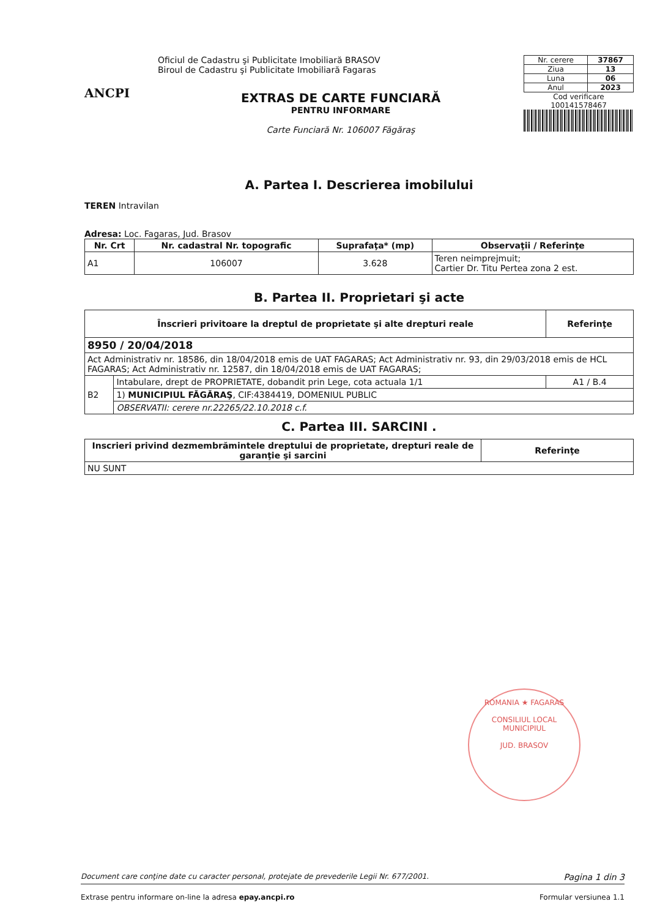ANCPI
Oficiul de Cadastru şi Publicitate Imobiliară BRASOV
Biroul de Cadastru şi Publicitate Imobiliară Fagaras
EXTRAS DE CARTE FUNCIARĂ
PENTRU INFORMARE
Carte Funciară Nr. 106007 Făgăraş
| Nr. cerere | 37867 |
| Ziua | 13 |
| Luna | 06 |
| Anul | 2023 |
Cod verificare
100141578467
A. Partea I. Descrierea imobilului
TEREN Intravilan
Adresa: Loc. Fagaras, Jud. Brasov
| Nr. Crt | Nr. cadastral Nr. topografic | Suprafaţa* (mp) | Observaţii / Referinţe |
| --- | --- | --- | --- |
| A1 | 106007 | 3.628 | Teren neimprejmuit; Cartier Dr. Titu Pertea zona 2 est. |
B. Partea II. Proprietari şi acte
| Înscrieri privitoare la dreptul de proprietate şi alte drepturi reale | | Referinţe |
| --- | --- | --- |
| 8950 / 20/04/2018 | | |
| Act Administrativ nr. 18586, din 18/04/2018 emis de UAT FAGARAS; Act Administrativ nr. 93, din 29/03/2018 emis de HCL FAGARAS; Act Administrativ nr. 12587, din 18/04/2018 emis de UAT FAGARAS; | | |
| B2 | Intabulare, drept de PROPRIETATE, dobandit prin Lege, cota actuala 1/1 | A1 / B.4 |
| | 1) MUNICIPIUL FĂGĂRAŞ , CIF:4384419, DOMENIUL PUBLIC | |
| | OBSERVATII: cerere nr.22265/22.10.2018 c.f. | |
C. Partea III. SARCINI .
| Inscrieri privind dezmembrămintele dreptului de proprietate, drepturi reale de garanţie şi sarcini | Referinţe |
| --- | --- |
| NU SUNT | |
ROMANIA ★ FAGARAS
CONSILIUL LOCAL MUNICIPIUL
JUD. BRASOV
Document care conţine date cu caracter personal, protejate de prevederile Legii Nr. 677/2001. Pagina 1 din 3
Extrase pentru informare on-line la adresa epay.ancpi.ro Formular versiunea 1.1